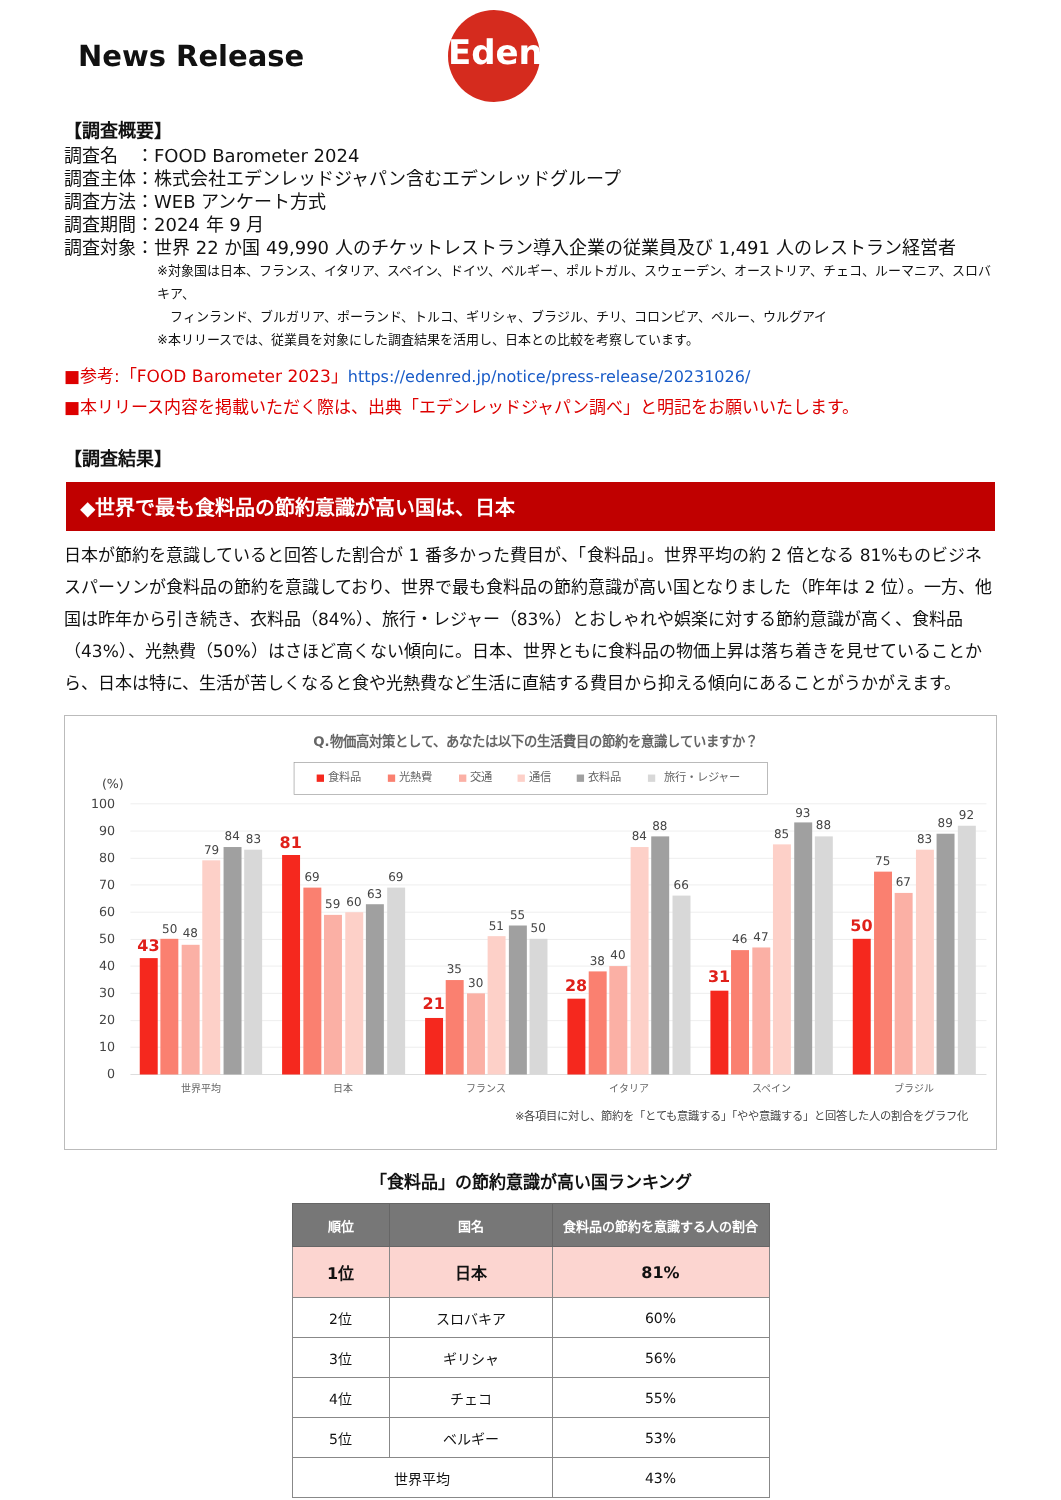News Release
Edenred
【調査概要】
調査名　：FOOD Barometer 2024
調査主体：株式会社エデンレッドジャパン含むエデンレッドグループ
調査方法：WEB アンケート方式
調査期間：2024 年 9 月
調査対象：世界 22 か国 49,990 人のチケットレストラン導入企業の従業員及び 1,491 人のレストラン経営者
※対象国は日本、フランス、イタリア、スペイン、ドイツ、ベルギー、ポルトガル、スウェーデン、オーストリア、チェコ、ルーマニア、スロバキア、
　フィンランド、ブルガリア、ポーランド、トルコ、ギリシャ、ブラジル、チリ、コロンビア、ペルー、ウルグアイ
※本リリースでは、従業員を対象にした調査結果を活用し、日本との比較を考察しています。
■参考:「FOOD Barometer 2023」https://edenred.jp/notice/press-release/20231026/
■本リリース内容を掲載いただく際は、出典「エデンレッドジャパン調べ」と明記をお願いいたします。
【調査結果】
◆世界で最も食料品の節約意識が高い国は、日本
日本が節約を意識していると回答した割合が 1 番多かった費目が、「食料品」。世界平均の約 2 倍となる 81%ものビジネスパーソンが食料品の節約を意識しており、世界で最も食料品の節約意識が高い国となりました（昨年は 2 位）。一方、他国は昨年から引き続き、衣料品（84%）、旅行・レジャー（83%）とおしゃれや娯楽に対する節約意識が高く、食料品（43%）、光熱費（50%）はさほど高くない傾向に。日本、世界ともに食料品の物価上昇は落ち着きを見せていることから、日本は特に、生活が苦しくなると食や光熱費など生活に直結する費目から抑える傾向にあることがうかがえます。
Q.物価高対策として、あなたは以下の生活費目の節約を意識していますか？
食料品
光熱費
交通
通信
衣料品
旅行・レジャー
(%)
100
90
80
70
60
50
40
30
20
10
0
43
50
48
79
84
83
81
69
59
60
63
69
21
35
30
51
55
50
28
38
40
84
88
66
31
46
47
85
93
88
50
75
67
83
89
92
世界平均
日本
フランス
イタリア
スペイン
ブラジル
※各項目に対し、節約を「とても意識する」「やや意識する」と回答した人の割合をグラフ化
「食料品」の節約意識が高い国ランキング
| 順位 | 国名 | 食料品の節約を意識する人の割合 |
| --- | --- | --- |
| 1位 | 日本 | 81% |
| 2位 | スロバキア | 60% |
| 3位 | ギリシャ | 56% |
| 4位 | チェコ | 55% |
| 5位 | ベルギー | 53% |
| 世界平均 | | 43% |